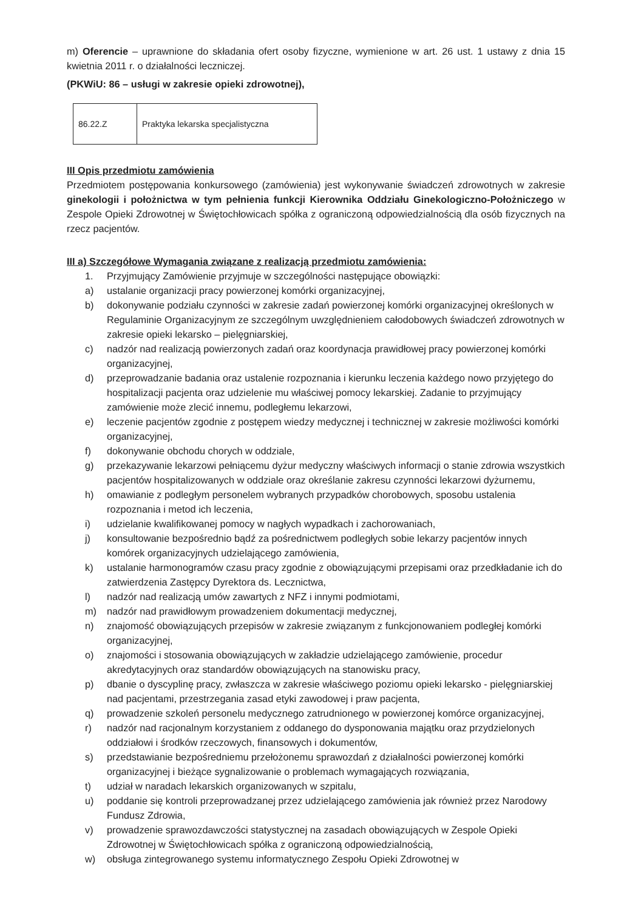m) Oferencie – uprawnione do składania ofert osoby fizyczne, wymienione w art. 26 ust. 1 ustawy z dnia 15 kwietnia 2011 r. o działalności leczniczej.
(PKWiU: 86 – usługi w zakresie opieki zdrowotnej),
| 86.22.Z | Praktyka lekarska specjalistyczna |
III Opis przedmiotu zamówienia
Przedmiotem postępowania konkursowego (zamówienia) jest wykonywanie świadczeń zdrowotnych w zakresie ginekologii i położnictwa w tym pełnienia funkcji Kierownika Oddziału Ginekologiczno-Położniczego w Zespole Opieki Zdrowotnej w Świętochłowicach spółka z ograniczoną odpowiedzialnością dla osób fizycznych na rzecz pacjentów.
III a) Szczegółowe Wymagania związane z realizacją przedmiotu zamówienia:
1. Przyjmujący Zamówienie przyjmuje w szczególności następujące obowiązki:
a) ustalanie organizacji pracy powierzonej komórki organizacyjnej,
b) dokonywanie podziału czynności w zakresie zadań powierzonej komórki organizacyjnej określonych w Regulaminie Organizacyjnym ze szczególnym uwzględnieniem całodobowych świadczeń zdrowotnych w zakresie opieki lekarsko – pielęgniarskiej,
c) nadzór nad realizacją powierzonych zadań oraz koordynacja prawidłowej pracy powierzonej komórki organizacyjnej,
d) przeprowadzanie badania oraz ustalenie rozpoznania i kierunku leczenia każdego nowo przyjętego do hospitalizacji pacjenta oraz udzielenie mu właściwej pomocy lekarskiej. Zadanie to przyjmujący zamówienie może zlecić innemu, podległemu lekarzowi,
e) leczenie pacjentów zgodnie z postępem wiedzy medycznej i technicznej w zakresie możliwości komórki organizacyjnej,
f) dokonywanie obchodu chorych w oddziale,
g) przekazywanie lekarzowi pełniącemu dyżur medyczny właściwych informacji o stanie zdrowia wszystkich pacjentów hospitalizowanych w oddziale oraz określanie zakresu czynności lekarzowi dyżurnemu,
h) omawianie z podległym personelem wybranych przypadków chorobowych, sposobu ustalenia rozpoznania i metod ich leczenia,
i) udzielanie kwalifikowanej pomocy w nagłych wypadkach i zachorowaniach,
j) konsultowanie bezpośrednio bądź za pośrednictwem podległych sobie lekarzy pacjentów innych komórek organizacyjnych udzielającego zamówienia,
k) ustalanie harmonogramów czasu pracy zgodnie z obowiązującymi przepisami oraz przedkładanie ich do zatwierdzenia Zastępcy Dyrektora ds. Lecznictwa,
l) nadzór nad realizacją umów zawartych z NFZ i innymi podmiotami,
m) nadzór nad prawidłowym prowadzeniem dokumentacji medycznej,
n) znajomość obowiązujących przepisów w zakresie związanym z funkcjonowaniem podległej komórki organizacyjnej,
o) znajomości i stosowania obowiązujących w zakładzie udzielającego zamówienie, procedur akredytacyjnych oraz standardów obowiązujących na stanowisku pracy,
p) dbanie o dyscyplinę pracy, zwłaszcza w zakresie właściwego poziomu opieki lekarsko - pielęgniarskiej nad pacjentami, przestrzegania zasad etyki zawodowej i praw pacjenta,
q) prowadzenie szkoleń personelu medycznego zatrudnionego w powierzonej komórce organizacyjnej,
r) nadzór nad racjonalnym korzystaniem z oddanego do dysponowania majątku oraz przydzielonych oddziałowi i środków rzeczowych, finansowych i dokumentów,
s) przedstawianie bezpośredniemu przełożonemu sprawozdań z działalności powierzonej komórki organizacyjnej i bieżące sygnalizowanie o problemach wymagających rozwiązania,
t) udział w naradach lekarskich organizowanych w szpitalu,
u) poddanie się kontroli przeprowadzanej przez udzielającego zamówienia jak również przez Narodowy Fundusz Zdrowia,
v) prowadzenie sprawozdawczości statystycznej na zasadach obowiązujących w Zespole Opieki Zdrowotnej w Świętochłowicach spółka z ograniczoną odpowiedzialnością,
w) obsługa zintegrowanego systemu informatycznego Zespołu Opieki Zdrowotnej w